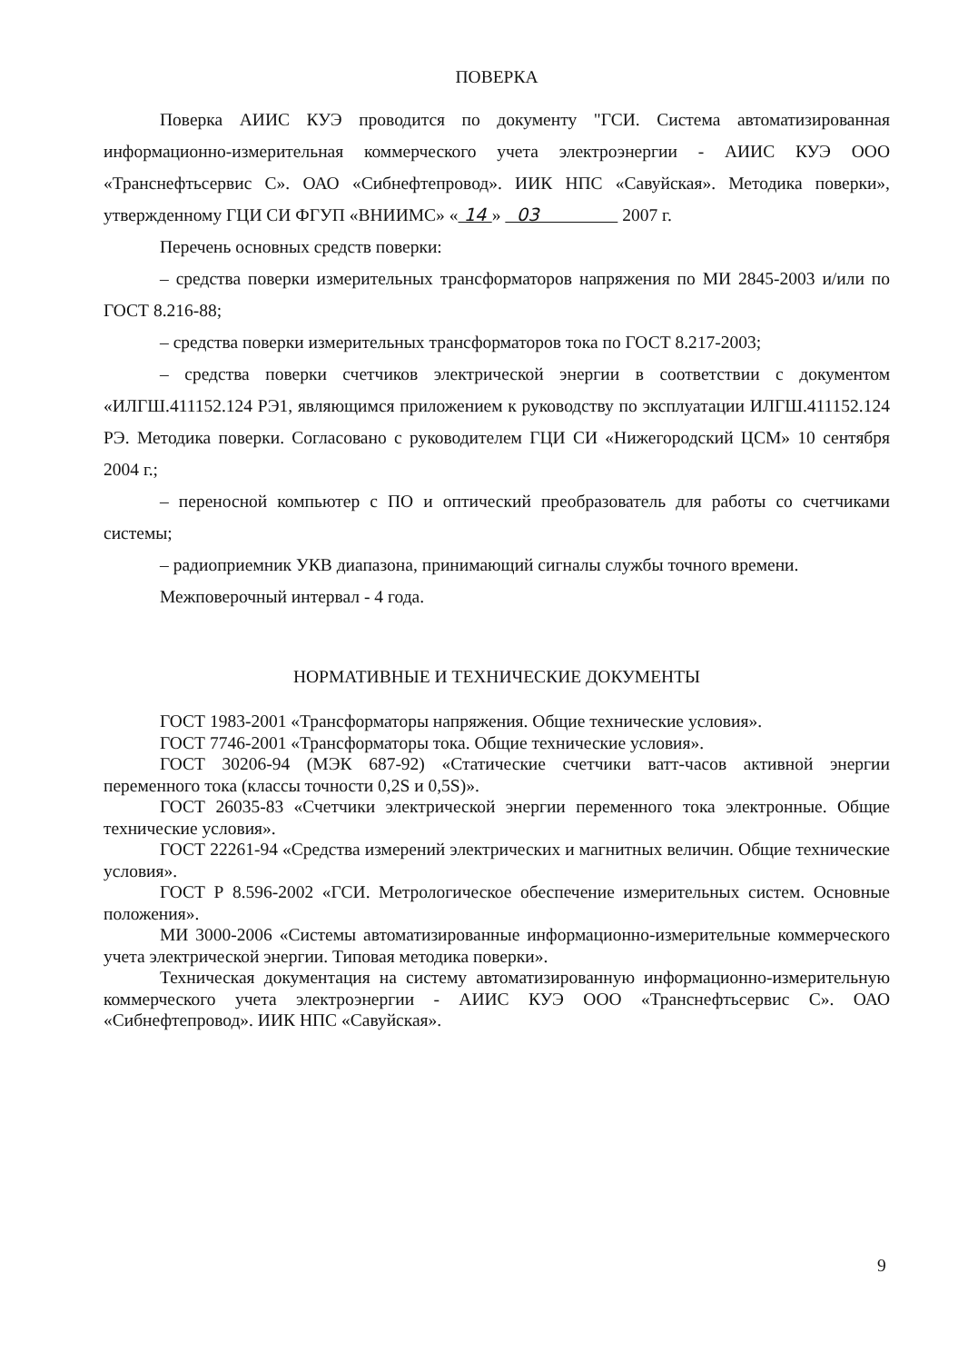ПОВЕРКА
Поверка АИИС КУЭ проводится по документу "ГСИ. Система автоматизированная информационно-измерительная коммерческого учета электроэнергии - АИИС КУЭ ООО «Транснефтьсервис С». ОАО «Сибнефтепровод». ИИК НПС «Савуйская». Методика поверки», утвержденному ГЦИ СИ ФГУП «ВНИИМС» « 14 » 03 2007 г.
Перечень основных средств поверки:
– средства поверки измерительных трансформаторов напряжения по МИ 2845-2003 и/или по ГОСТ 8.216-88;
– средства поверки измерительных трансформаторов тока по ГОСТ 8.217-2003;
– средства поверки счетчиков электрической энергии в соответствии с документом «ИЛГШ.411152.124 РЭ1, являющимся приложением к руководству по эксплуатации ИЛГШ.411152.124 РЭ. Методика поверки. Согласовано с руководителем ГЦИ СИ «Нижегородский ЦСМ» 10 сентября 2004 г.;
– переносной компьютер с ПО и оптический преобразователь для работы со счетчиками системы;
– радиоприемник УКВ диапазона, принимающий сигналы службы точного времени.
Межповерочный интервал - 4 года.
НОРМАТИВНЫЕ И ТЕХНИЧЕСКИЕ ДОКУМЕНТЫ
ГОСТ 1983-2001 «Трансформаторы напряжения. Общие технические условия».
ГОСТ 7746-2001 «Трансформаторы тока. Общие технические условия».
ГОСТ 30206-94 (МЭК 687-92) «Статические счетчики ватт-часов активной энергии переменного тока (классы точности 0,2S и 0,5S)».
ГОСТ 26035-83 «Счетчики электрической энергии переменного тока электронные. Общие технические условия».
ГОСТ 22261-94 «Средства измерений электрических и магнитных величин. Общие технические условия».
ГОСТ Р 8.596-2002 «ГСИ. Метрологическое обеспечение измерительных систем. Основные положения».
МИ 3000-2006 «Системы автоматизированные информационно-измерительные коммерческого учета электрической энергии. Типовая методика поверки».
Техническая документация на систему автоматизированную информационно-измерительную коммерческого учета электроэнергии - АИИС КУЭ ООО «Транснефтьсервис С». ОАО «Сибнефтепровод». ИИК НПС «Савуйская».
9